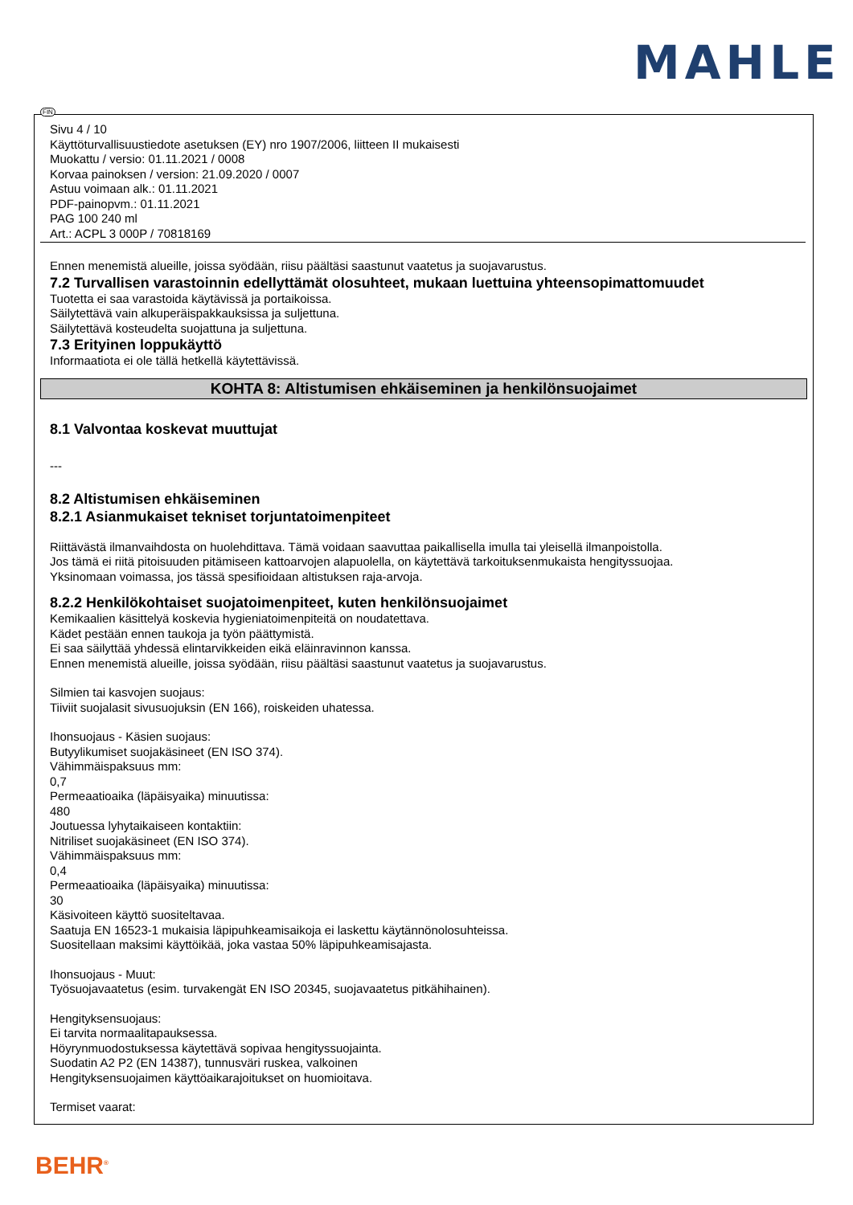MAHLE
FIN
Sivu 4 / 10
Käyttöturvallisuustiedote asetuksen (EY) nro 1907/2006, liitteen II mukaisesti
Muokattu / versio: 01.11.2021 / 0008
Korvaa painoksen / version: 21.09.2020 / 0007
Astuu voimaan alk.: 01.11.2021
PDF-painopvm.: 01.11.2021
PAG 100 240 ml
Art.: ACPL 3 000P / 70818169
Ennen menemistä alueille, joissa syödään, riisu päältäsi saastunut vaatetus ja suojavarustus.
7.2 Turvallisen varastoinnin edellyttämät olosuhteet, mukaan luettuina yhteensopimattomuudet
Tuotetta ei saa varastoida käytävissä ja portaikoissa.
Säilytettävä vain alkuperäispakkauksissa ja suljettuna.
Säilytettävä kosteudelta suojattuna ja suljettuna.
7.3 Erityinen loppukäyttö
Informaatiota ei ole tällä hetkellä käytettävissä.
KOHTA 8: Altistumisen ehkäiseminen ja henkilönsuojaimet
8.1 Valvontaa koskevat muuttujat
---
8.2 Altistumisen ehkäiseminen
8.2.1 Asianmukaiset tekniset torjuntatoimenpiteet
Riittävästä ilmanvaihdosta on huolehdittava. Tämä voidaan saavuttaa paikallisella imulla tai yleisellä ilmanpoistolla.
Jos tämä ei riitä pitoisuuden pitämiseen kattoarvojen alapuolella, on käytettävä tarkoituksenmukaista hengityssuojaa.
Yksinomaan voimassa, jos tässä spesifioidaan altistuksen raja-arvoja.
8.2.2 Henkilökohtaiset suojatoimenpiteet, kuten henkilönsuojaimet
Kemikaalien käsittelyä koskevia hygieniatoimenpiteitä on noudatettava.
Kädet pestään ennen taukoja ja työn päättymistä.
Ei saa säilyttää yhdessä elintarvikkeiden eikä eläinravinnon kanssa.
Ennen menemistä alueille, joissa syödään, riisu päältäsi saastunut vaatetus ja suojavarustus.
Silmien tai kasvojen suojaus:
Tiiviit suojalasit sivusuojuksin (EN 166), roiskeiden uhatessa.
Ihonsuojaus - Käsien suojaus:
Butyylikumiset suojakäsineet (EN ISO 374).
Vähimmäispaksuus mm:
0,7
Permeaatioaika (läpäisyaika) minuutissa:
480
Joutuessa lyhytaikaiseen kontaktiin:
Nitriliset suojakäsineet (EN ISO 374).
Vähimmäispaksuus mm:
0,4
Permeaatioaika (läpäisyaika) minuutissa:
30
Käsivoiteen käyttö suositeltavaa.
Saatuja EN 16523-1 mukaisia läpipuhkeamisaikoja ei laskettu käytännönolosuhteissa.
Suositellaan maksimi käyttöikää, joka vastaa 50% läpipuhkeamisajasta.
Ihonsuojaus - Muut:
Työsuojavaatetus (esim. turvakengät EN ISO 20345, suojavaatetus pitkähihainen).
Hengityksensuojaus:
Ei tarvita normaalitapauksessa.
Höyrynmuodostuksessa käytettävä sopivaa hengityssuojainta.
Suodatin A2 P2 (EN 14387), tunnusväri ruskea, valkoinen
Hengityksensuojaimen käyttöaikarajoitukset on huomioitava.
Termiset vaarat:
BEHR<sup>®</sup>